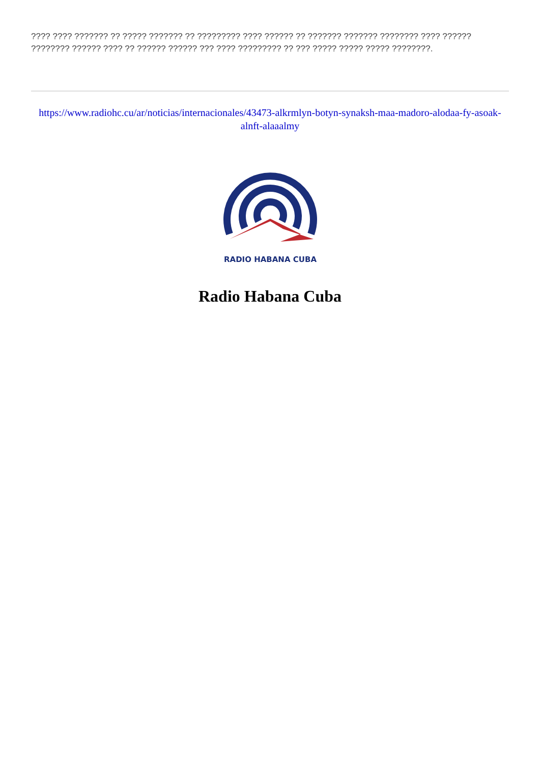???? ???? ??????? ?? ????? ??????? ?? ????????? ???? ?????? ?? ??????? ??????? ???????? ???? ?????? ???????? ?????? ???? ?? ?????? ?????? ??? ???? ????????? ?? ??? ????? ????? ????? ????????.
https://www.radiohc.cu/ar/noticias/internacionales/43473-alkrmlyn-botyn-synaksh-maa-madoro-alodaa-fy-asoak-alnft-alaaalmy
RADIO HABANA CUBA
Radio Habana Cuba